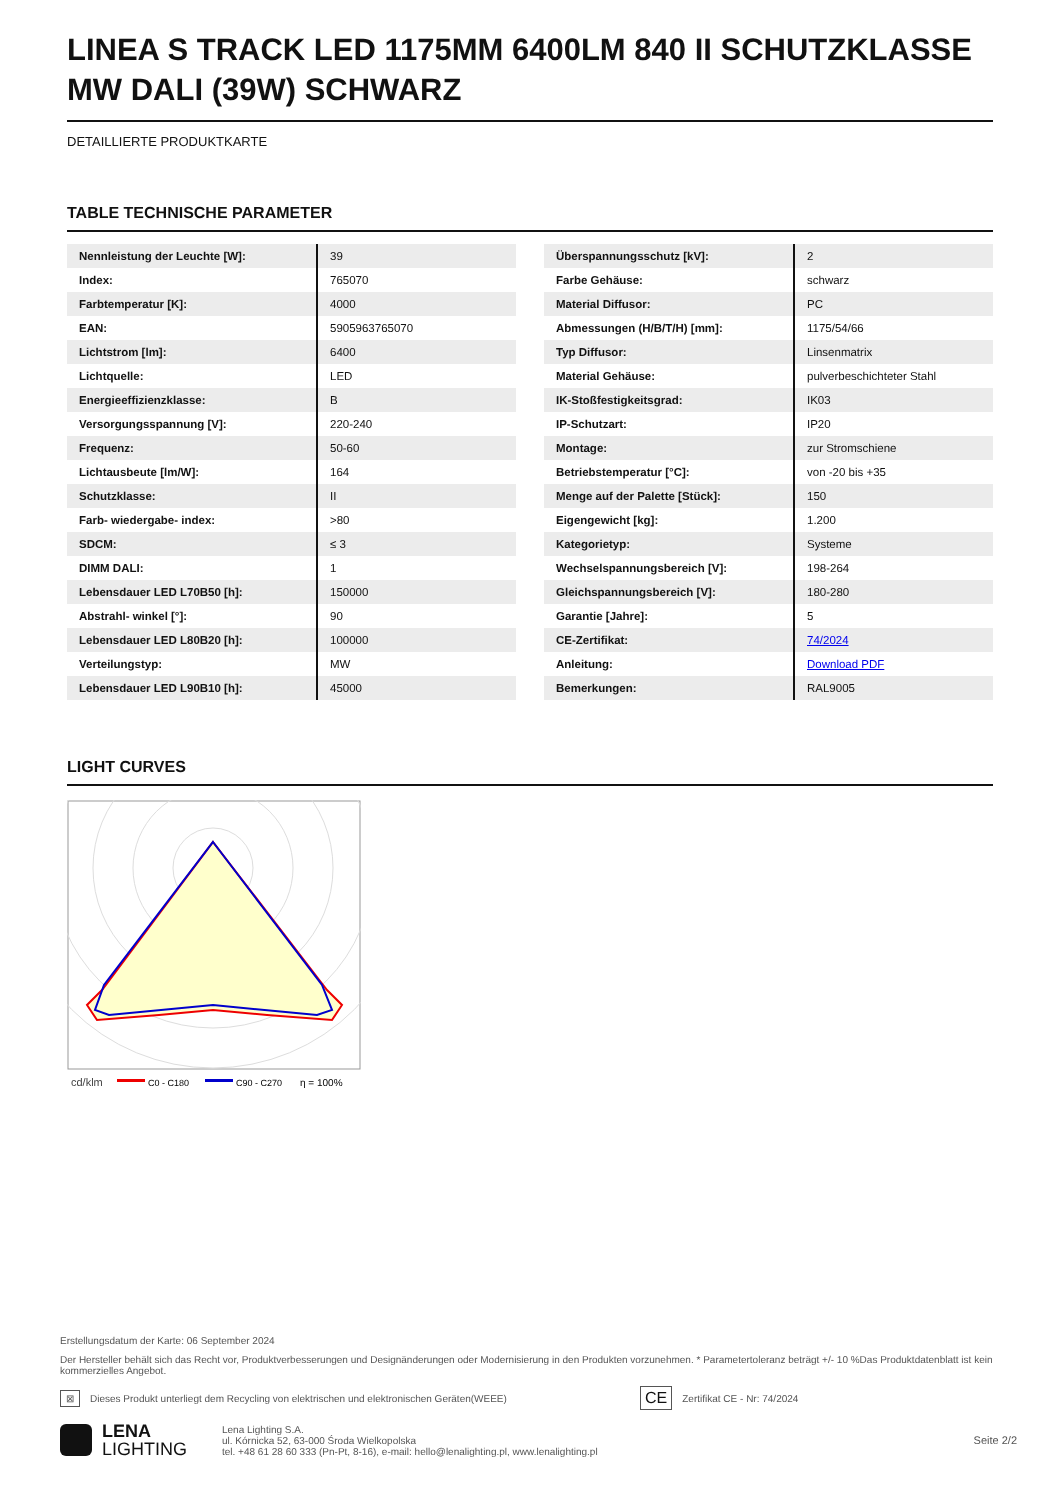LINEA S TRACK LED 1175MM 6400LM 840 II SCHUTZKLASSE MW DALI (39W) SCHWARZ
DETAILLIERTE PRODUKTKARTE
TABLE TECHNISCHE PARAMETER
| Nennleistung der Leuchte [W]: | 39 |
| Index: | 765070 |
| Farbtemperatur [K]: | 4000 |
| EAN: | 5905963765070 |
| Lichtstrom [lm]: | 6400 |
| Lichtquelle: | LED |
| Energieeffizienzklasse: | B |
| Versorgungsspannung [V]: | 220-240 |
| Frequenz: | 50-60 |
| Lichtausbeute [lm/W]: | 164 |
| Schutzklasse: | II |
| Farb- wiedergabe- index: | >80 |
| SDCM: | ≤ 3 |
| DIMM DALI: | 1 |
| Lebensdauer LED L70B50 [h]: | 150000 |
| Abstrahl- winkel [°]: | 90 |
| Lebensdauer LED L80B20 [h]: | 100000 |
| Verteilungstyp: | MW |
| Lebensdauer LED L90B10 [h]: | 45000 |
| Überspannungsschutz [kV]: | 2 |
| Farbe Gehäuse: | schwarz |
| Material Diffusor: | PC |
| Abmessungen (H/B/T/H) [mm]: | 1175/54/66 |
| Typ Diffusor: | Linsenmatrix |
| Material Gehäuse: | pulverbeschichteter Stahl |
| IK-Stoßfestigkeitsgrad: | IK03 |
| IP-Schutzart: | IP20 |
| Montage: | zur Stromschiene |
| Betriebstemperatur [°C]: | von -20 bis +35 |
| Menge auf der Palette [Stück]: | 150 |
| Eigengewicht [kg]: | 1.200 |
| Kategorietyp: | Systeme |
| Wechselspannungsbereich [V]: | 198-264 |
| Gleichspannungsbereich [V]: | 180-280 |
| Garantie [Jahre]: | 5 |
| CE-Zertifikat: | 74/2024 |
| Anleitung: | Download PDF |
| Bemerkungen: | RAL9005 |
LIGHT CURVES
cd/klm
C0 - C180
C90 - C270
η = 100%
Erstellungsdatum der Karte: 06 September 2024
Der Hersteller behält sich das Recht vor, Produktverbesserungen und Designänderungen oder Modernisierung in den Produkten vorzunehmen. * Parametertoleranz beträgt +/- 10 %Das Produktdatenblatt ist kein kommerzielles Angebot.
⊠ Dieses Produkt unterliegt dem Recycling von elektrischen und elektronischen Geräten(WEEE) CE Zertifikat CE - Nr: 74/2024
LENA
LIGHTING
Lena Lighting S.A.
ul. Kórnicka 52, 63-000 Środa Wielkopolska
tel. +48 61 28 60 333 (Pn-Pt, 8-16), e-mail: hello@lenalighting.pl, www.lenalighting.pl
Seite 2/2